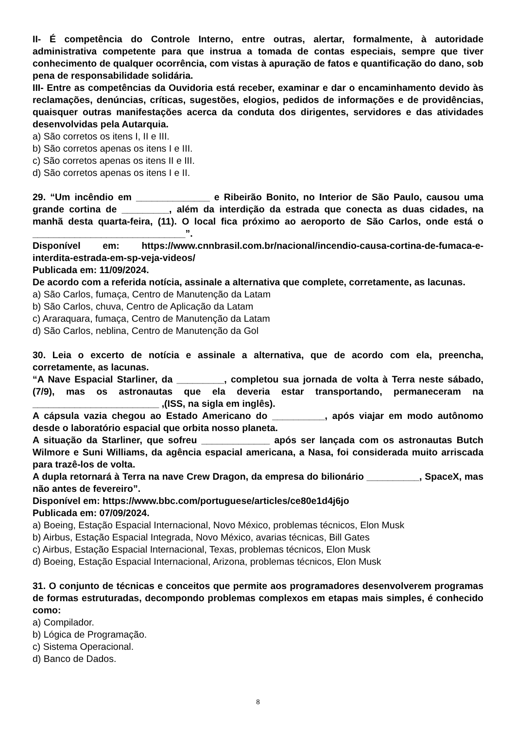II- É competência do Controle Interno, entre outras, alertar, formalmente, à autoridade administrativa competente para que instrua a tomada de contas especiais, sempre que tiver conhecimento de qualquer ocorrência, com vistas à apuração de fatos e quantificação do dano, sob pena de responsabilidade solidária.
III- Entre as competências da Ouvidoria está receber, examinar e dar o encaminhamento devido às reclamações, denúncias, críticas, sugestões, elogios, pedidos de informações e de providências, quaisquer outras manifestações acerca da conduta dos dirigentes, servidores e das atividades desenvolvidas pela Autarquia.
a) São corretos os itens I, II e III.
b) São corretos apenas os itens I e III.
c) São corretos apenas os itens II e III.
d) São corretos apenas os itens I e II.
29. “Um incêndio em ______________ e Ribeirão Bonito, no Interior de São Paulo, causou uma grande cortina de _________, além da interdição da estrada que conecta as duas cidades, na manhã desta quarta-feira, (11). O local fica próximo ao aeroporto de São Carlos, onde está o _____________________________”.
Disponível em: https://www.cnnbrasil.com.br/nacional/incendio-causa-cortina-de-fumaca-e-interdita-estrada-em-sp-veja-videos/
Publicada em: 11/09/2024.
De acordo com a referida notícia, assinale a alternativa que complete, corretamente, as lacunas.
a) São Carlos, fumaça, Centro de Manutenção da Latam
b) São Carlos, chuva, Centro de Aplicação da Latam
c) Araraquara, fumaça, Centro de Manutenção da Latam
d) São Carlos, neblina, Centro de Manutenção da Gol
30. Leia o excerto de notícia e assinale a alternativa, que de acordo com ela, preencha, corretamente, as lacunas.
“A Nave Espacial Starliner, da _________, completou sua jornada de volta à Terra neste sábado, (7/9), mas os astronautas que ela deveria estar transportando, permaneceram na ________________________ ,(ISS, na sigla em inglês).
A cápsula vazia chegou ao Estado Americano do __________, após viajar em modo autônomo desde o laboratório espacial que orbita nosso planeta.
A situação da Starliner, que sofreu _____________ após ser lançada com os astronautas Butch Wilmore e Suni Williams, da agência espacial americana, a Nasa, foi considerada muito arriscada para trazê-los de volta.
A dupla retornará à Terra na nave Crew Dragon, da empresa do bilionário __________, SpaceX, mas não antes de fevereiro”.
Disponível em: https://www.bbc.com/portuguese/articles/ce80e1d4j6jo
Publicada em: 07/09/2024.
a) Boeing, Estação Espacial Internacional, Novo México, problemas técnicos, Elon Musk
b) Airbus, Estação Espacial Integrada, Novo México, avarias técnicas, Bill Gates
c) Airbus, Estação Espacial Internacional, Texas, problemas técnicos, Elon Musk
d) Boeing, Estação Espacial Internacional, Arizona, problemas técnicos, Elon Musk
31. O conjunto de técnicas e conceitos que permite aos programadores desenvolverem programas de formas estruturadas, decompondo problemas complexos em etapas mais simples, é conhecido como:
a) Compilador.
b) Lógica de Programação.
c) Sistema Operacional.
d) Banco de Dados.
8